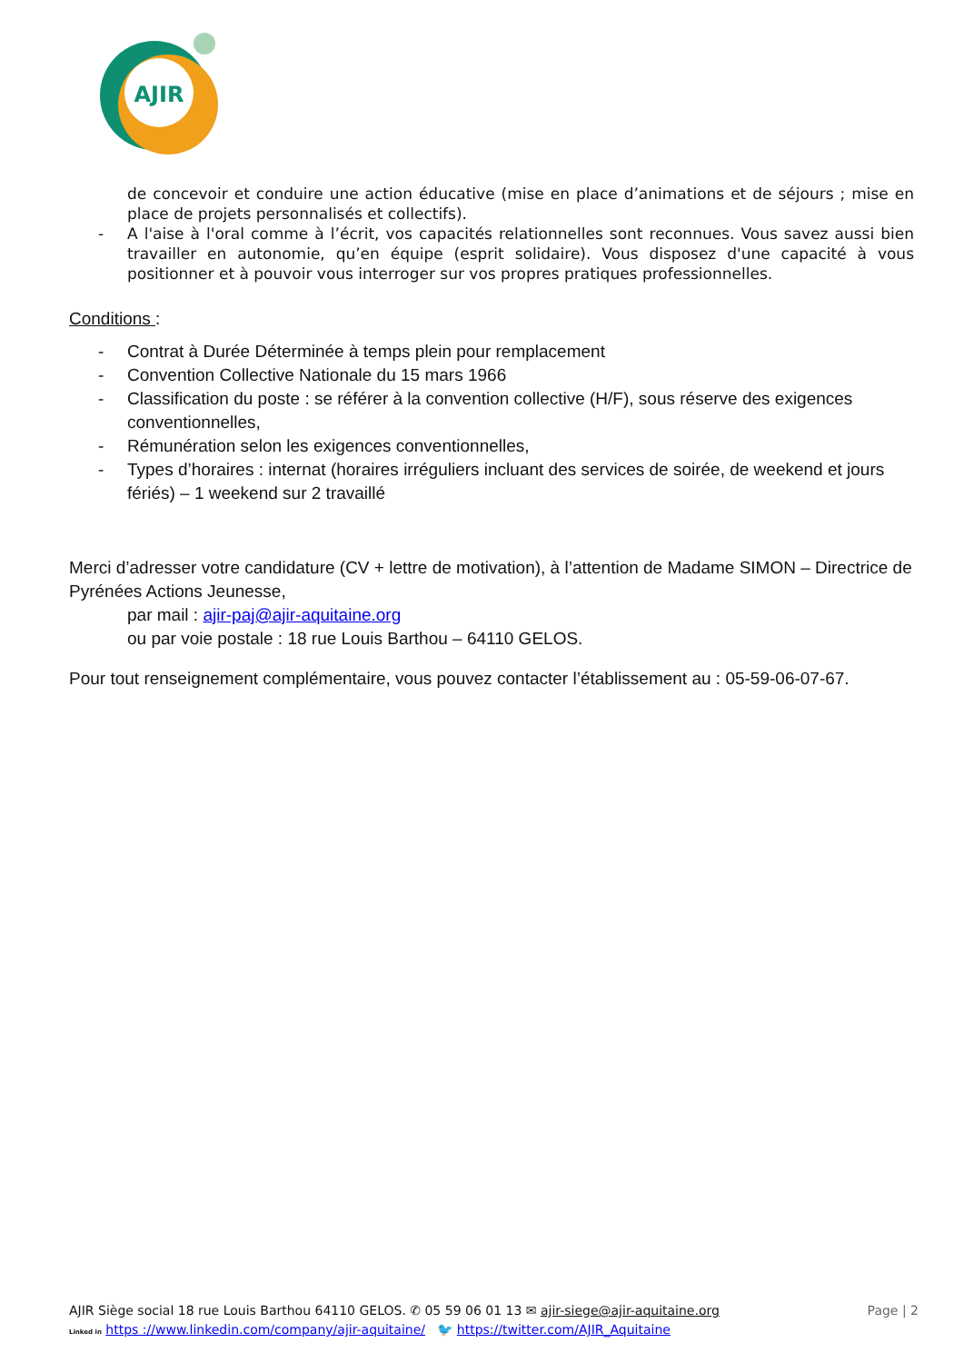AJIR
de concevoir et conduire une action éducative (mise en place d’animations et de séjours ; mise en place de projets personnalisés et collectifs).
- A l'aise à l'oral comme à l’écrit, vos capacités relationnelles sont reconnues. Vous savez aussi bien travailler en autonomie, qu’en équipe (esprit solidaire). Vous disposez d'une capacité à vous positionner et à pouvoir vous interroger sur vos propres pratiques professionnelles.
Conditions :
- Contrat à Durée Déterminée à temps plein pour remplacement
- Convention Collective Nationale du 15 mars 1966
- Classification du poste : se référer à la convention collective (H/F), sous réserve des exigences conventionnelles,
- Rémunération selon les exigences conventionnelles,
- Types d’horaires : internat (horaires irréguliers incluant des services de soirée, de weekend et jours fériés) – 1 weekend sur 2 travaillé
Merci d’adresser votre candidature (CV + lettre de motivation), à l’attention de Madame SIMON – Directrice de Pyrénées Actions Jeunesse,
par mail : ajir-paj@ajir-aquitaine.org
ou par voie postale : 18 rue Louis Barthou – 64110 GELOS.
Pour tout renseignement complémentaire, vous pouvez contacter l’établissement au : 05-59-06-07-67.
AJIR Siège social 18 rue Louis Barthou 64110 GELOS. ✆ 05 59 06 01 13 ✉ ajir-siege@ajir-aquitaine.org Page | 2
Linked in https ://www.linkedin.com/company/ajir-aquitaine/ 🐦 https://twitter.com/AJIR_Aquitaine